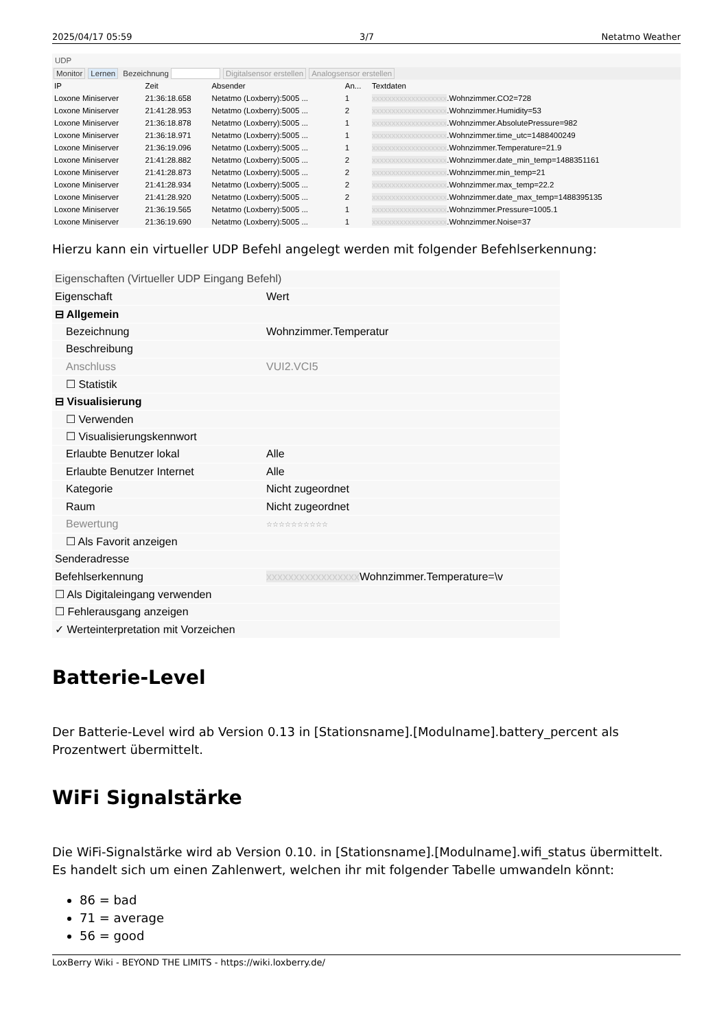2025/04/17 05:59 3/7 Netatmo Weather
UDP
Monitor Lernen Bezeichnung Digitalsensor erstellen Analogsensor erstellen
| IP | Zeit | Absender | An... | Textdaten |
| --- | --- | --- | --- | --- |
| Loxone Miniserver | 21:36:18.658 | Netatmo (Loxberry):5005 ... | 1 | xxxxxxxxxxxxxxxxxxx .Wohnzimmer.CO2=728 |
| Loxone Miniserver | 21:41:28.953 | Netatmo (Loxberry):5005 ... | 2 | xxxxxxxxxxxxxxxxxxx .Wohnzimmer.Humidity=53 |
| Loxone Miniserver | 21:36:18.878 | Netatmo (Loxberry):5005 ... | 1 | xxxxxxxxxxxxxxxxxxx .Wohnzimmer.AbsolutePressure=982 |
| Loxone Miniserver | 21:36:18.971 | Netatmo (Loxberry):5005 ... | 1 | xxxxxxxxxxxxxxxxxxx .Wohnzimmer.time_utc=1488400249 |
| Loxone Miniserver | 21:36:19.096 | Netatmo (Loxberry):5005 ... | 1 | xxxxxxxxxxxxxxxxxxx .Wohnzimmer.Temperature=21.9 |
| Loxone Miniserver | 21:41:28.882 | Netatmo (Loxberry):5005 ... | 2 | xxxxxxxxxxxxxxxxxxx .Wohnzimmer.date_min_temp=1488351161 |
| Loxone Miniserver | 21:41:28.873 | Netatmo (Loxberry):5005 ... | 2 | xxxxxxxxxxxxxxxxxxx .Wohnzimmer.min_temp=21 |
| Loxone Miniserver | 21:41:28.934 | Netatmo (Loxberry):5005 ... | 2 | xxxxxxxxxxxxxxxxxxx .Wohnzimmer.max_temp=22.2 |
| Loxone Miniserver | 21:41:28.920 | Netatmo (Loxberry):5005 ... | 2 | xxxxxxxxxxxxxxxxxxx .Wohnzimmer.date_max_temp=1488395135 |
| Loxone Miniserver | 21:36:19.565 | Netatmo (Loxberry):5005 ... | 1 | xxxxxxxxxxxxxxxxxxx .Wohnzimmer.Pressure=1005.1 |
| Loxone Miniserver | 21:36:19.690 | Netatmo (Loxberry):5005 ... | 1 | xxxxxxxxxxxxxxxxxxx .Wohnzimmer.Noise=37 |
Hierzu kann ein virtueller UDP Befehl angelegt werden mit folgender Befehlserkennung:
| Eigenschaften (Virtueller UDP Eingang Befehl) | |
| Eigenschaft | Wert |
| ⊟ Allgemein | |
| Bezeichnung | Wohnzimmer.Temperatur |
| Beschreibung | |
| Anschluss | VUI2.VCI5 |
| ☐ Statistik | |
| ⊟ Visualisierung | |
| ☐ Verwenden | |
| ☐ Visualisierungskennwort | |
| Erlaubte Benutzer lokal | Alle |
| Erlaubte Benutzer Internet | Alle |
| Kategorie | Nicht zugeordnet |
| Raum | Nicht zugeordnet |
| Bewertung | ☆☆☆☆☆☆☆☆☆☆ |
| ☐ Als Favorit anzeigen | |
| Senderadresse | |
| Befehlserkennung | xxxxxxxxxxxxxxxxx Wohnzimmer.Temperature=\v |
| ☐ Als Digitaleingang verwenden | |
| ☐ Fehlerausgang anzeigen | |
| ✓ Werteinterpretation mit Vorzeichen | |
Batterie-Level
Der Batterie-Level wird ab Version 0.13 in [Stationsname].[Modulname].battery_percent als Prozentwert übermittelt.
WiFi Signalstärke
Die WiFi-Signalstärke wird ab Version 0.10. in [Stationsname].[Modulname].wifi_status übermittelt. Es handelt sich um einen Zahlenwert, welchen ihr mit folgender Tabelle umwandeln könnt:
86 = bad
71 = average
56 = good
LoxBerry Wiki - BEYOND THE LIMITS - https://wiki.loxberry.de/